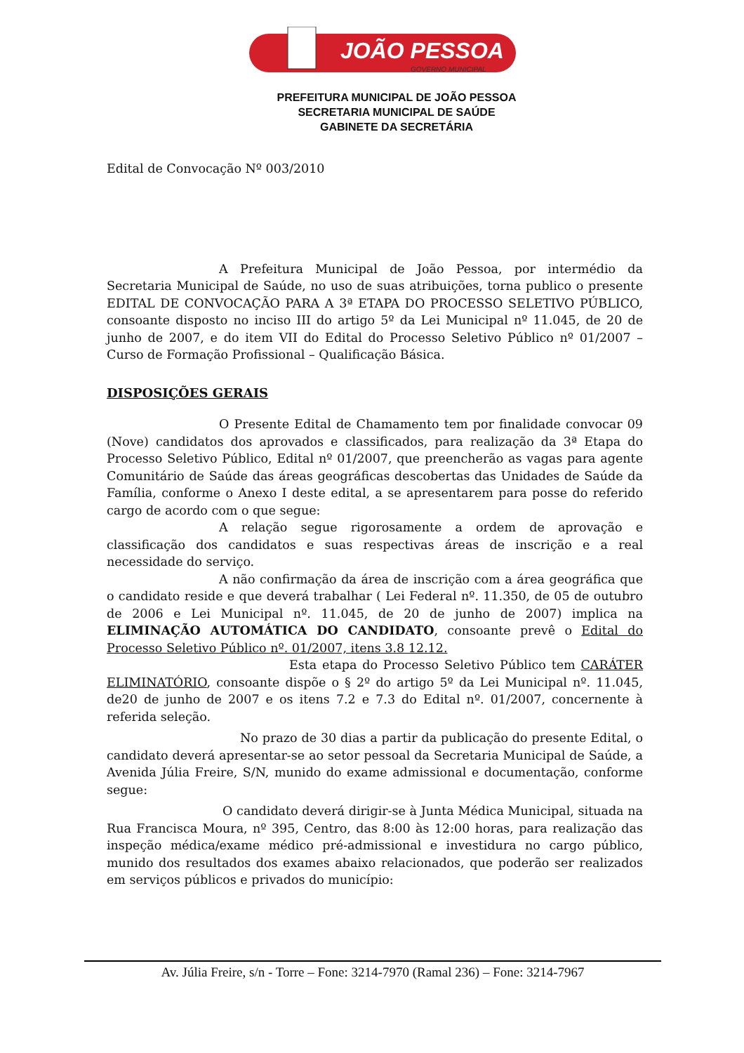JOÃO PESSOA
GOVERNO MUNICIPAL
PREFEITURA MUNICIPAL DE JOÃO PESSOA
SECRETARIA MUNICIPAL DE SAÚDE
GABINETE DA SECRETÁRIA
Edital de Convocação Nº 003/2010
A Prefeitura Municipal de João Pessoa, por intermédio da Secretaria Municipal de Saúde, no uso de suas atribuições, torna publico o presente EDITAL DE CONVOCAÇÃO PARA A 3ª ETAPA DO PROCESSO SELETIVO PÚBLICO, consoante disposto no inciso III do artigo 5º da Lei Municipal nº 11.045, de 20 de junho de 2007, e do item VII do Edital do Processo Seletivo Público nº 01/2007 – Curso de Formação Profissional – Qualificação Básica.
DISPOSIÇÕES GERAIS
O Presente Edital de Chamamento tem por finalidade convocar 09 (Nove) candidatos dos aprovados e classificados, para realização da 3ª Etapa do Processo Seletivo Público, Edital nº 01/2007, que preencherão as vagas para agente Comunitário de Saúde das áreas geográficas descobertas das Unidades de Saúde da Família, conforme o Anexo I deste edital, a se apresentarem para posse do referido cargo de acordo com o que segue:
A relação segue rigorosamente a ordem de aprovação e classificação dos candidatos e suas respectivas áreas de inscrição e a real necessidade do serviço.
A não confirmação da área de inscrição com a área geográfica que o candidato reside e que deverá trabalhar ( Lei Federal nº. 11.350, de 05 de outubro de 2006 e Lei Municipal nº. 11.045, de 20 de junho de 2007) implica na ELIMINAÇÃO AUTOMÁTICA DO CANDIDATO, consoante prevê o Edital do Processo Seletivo Público nº. 01/2007, itens 3.8 12.12.
Esta etapa do Processo Seletivo Público tem CARÁTER ELIMINATÓRIO, consoante dispõe o § 2º do artigo 5º da Lei Municipal nº. 11.045, de20 de junho de 2007 e os itens 7.2 e 7.3 do Edital nº. 01/2007, concernente à referida seleção.
No prazo de 30 dias a partir da publicação do presente Edital, o candidato deverá apresentar-se ao setor pessoal da Secretaria Municipal de Saúde, a Avenida Júlia Freire, S/N, munido do exame admissional e documentação, conforme segue:
O candidato deverá dirigir-se à Junta Médica Municipal, situada na Rua Francisca Moura, nº 395, Centro, das 8:00 às 12:00 horas, para realização das inspeção médica/exame médico pré-admissional e investidura no cargo público, munido dos resultados dos exames abaixo relacionados, que poderão ser realizados em serviços públicos e privados do município:
Av. Júlia Freire, s/n - Torre – Fone: 3214-7970 (Ramal 236) – Fone: 3214-7967